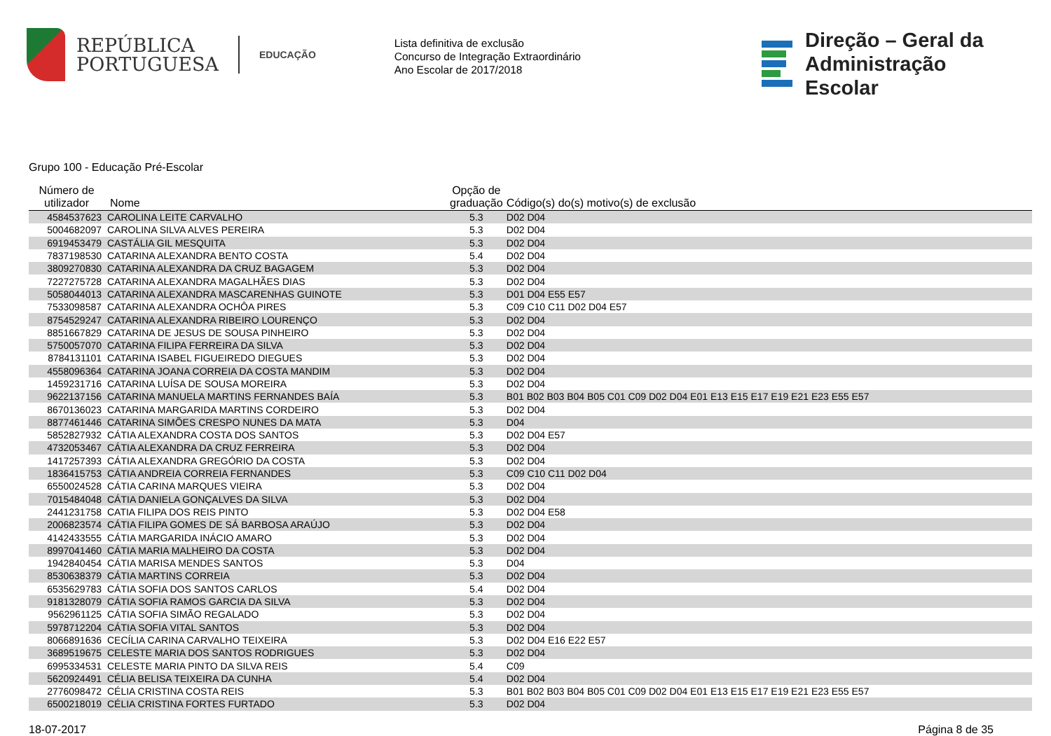REPÚBLICA
PORTUGUESA
EDUCAÇÃO
Lista definitiva de exclusão
Concurso de Integração Extraordinário
Ano Escolar de 2017/2018
Direção – Geral da
Administração Escolar
Grupo 100 - Educação Pré-Escolar
| Número de utilizador | Nome | Opção de graduação | Código(s) do(s) motivo(s) de exclusão |
| --- | --- | --- | --- |
| 4584537623 | CAROLINA LEITE CARVALHO | 5.3 | D02 D04 |
| 5004682097 | CAROLINA SILVA ALVES PEREIRA | 5.3 | D02 D04 |
| 6919453479 | CASTÁLIA GIL MESQUITA | 5.3 | D02 D04 |
| 7837198530 | CATARINA ALEXANDRA BENTO COSTA | 5.4 | D02 D04 |
| 3809270830 | CATARINA ALEXANDRA DA CRUZ BAGAGEM | 5.3 | D02 D04 |
| 7227275728 | CATARINA ALEXANDRA MAGALHÃES DIAS | 5.3 | D02 D04 |
| 5058044013 | CATARINA ALEXANDRA MASCARENHAS GUINOTE | 5.3 | D01 D04 E55 E57 |
| 7533098587 | CATARINA ALEXANDRA OCHÔA PIRES | 5.3 | C09 C10 C11 D02 D04 E57 |
| 8754529247 | CATARINA ALEXANDRA RIBEIRO LOURENÇO | 5.3 | D02 D04 |
| 8851667829 | CATARINA DE JESUS DE SOUSA PINHEIRO | 5.3 | D02 D04 |
| 5750057070 | CATARINA FILIPA FERREIRA DA SILVA | 5.3 | D02 D04 |
| 8784131101 | CATARINA ISABEL FIGUEIREDO DIEGUES | 5.3 | D02 D04 |
| 4558096364 | CATARINA JOANA CORREIA DA COSTA MANDIM | 5.3 | D02 D04 |
| 1459231716 | CATARINA LUÍSA DE SOUSA MOREIRA | 5.3 | D02 D04 |
| 9622137156 | CATARINA MANUELA MARTINS FERNANDES BAÍA | 5.3 | B01 B02 B03 B04 B05 C01 C09 D02 D04 E01 E13 E15 E17 E19 E21 E23 E55 E57 |
| 8670136023 | CATARINA MARGARIDA MARTINS CORDEIRO | 5.3 | D02 D04 |
| 8877461446 | CATARINA SIMÕES CRESPO NUNES DA MATA | 5.3 | D04 |
| 5852827932 | CÁTIA ALEXANDRA COSTA DOS SANTOS | 5.3 | D02 D04 E57 |
| 4732053467 | CÁTIA ALEXANDRA DA CRUZ FERREIRA | 5.3 | D02 D04 |
| 1417257393 | CÁTIA ALEXANDRA GREGÓRIO DA COSTA | 5.3 | D02 D04 |
| 1836415753 | CÁTIA ANDREIA CORREIA FERNANDES | 5.3 | C09 C10 C11 D02 D04 |
| 6550024528 | CÁTIA CARINA MARQUES VIEIRA | 5.3 | D02 D04 |
| 7015484048 | CÁTIA DANIELA GONÇALVES DA SILVA | 5.3 | D02 D04 |
| 2441231758 | CATIA FILIPA DOS REIS PINTO | 5.3 | D02 D04 E58 |
| 2006823574 | CÁTIA FILIPA GOMES DE SÁ BARBOSA ARAÚJO | 5.3 | D02 D04 |
| 4142433555 | CÁTIA MARGARIDA INÁCIO AMARO | 5.3 | D02 D04 |
| 8997041460 | CÁTIA MARIA MALHEIRO DA COSTA | 5.3 | D02 D04 |
| 1942840454 | CÁTIA MARISA MENDES SANTOS | 5.3 | D04 |
| 8530638379 | CÁTIA MARTINS CORREIA | 5.3 | D02 D04 |
| 6535629783 | CÁTIA SOFIA DOS SANTOS CARLOS | 5.4 | D02 D04 |
| 9181328079 | CÁTIA SOFIA RAMOS GARCIA DA SILVA | 5.3 | D02 D04 |
| 9562961125 | CÁTIA SOFIA SIMÃO REGALADO | 5.3 | D02 D04 |
| 5978712204 | CÁTIA SOFIA VITAL SANTOS | 5.3 | D02 D04 |
| 8066891636 | CECÍLIA CARINA CARVALHO TEIXEIRA | 5.3 | D02 D04 E16 E22 E57 |
| 3689519675 | CELESTE MARIA DOS SANTOS RODRIGUES | 5.3 | D02 D04 |
| 6995334531 | CELESTE MARIA PINTO DA SILVA REIS | 5.4 | C09 |
| 5620924491 | CÉLIA BELISA TEIXEIRA DA CUNHA | 5.4 | D02 D04 |
| 2776098472 | CÉLIA CRISTINA COSTA REIS | 5.3 | B01 B02 B03 B04 B05 C01 C09 D02 D04 E01 E13 E15 E17 E19 E21 E23 E55 E57 |
| 6500218019 | CÉLIA CRISTINA FORTES FURTADO | 5.3 | D02 D04 |
18-07-2017 Página 8 de 35